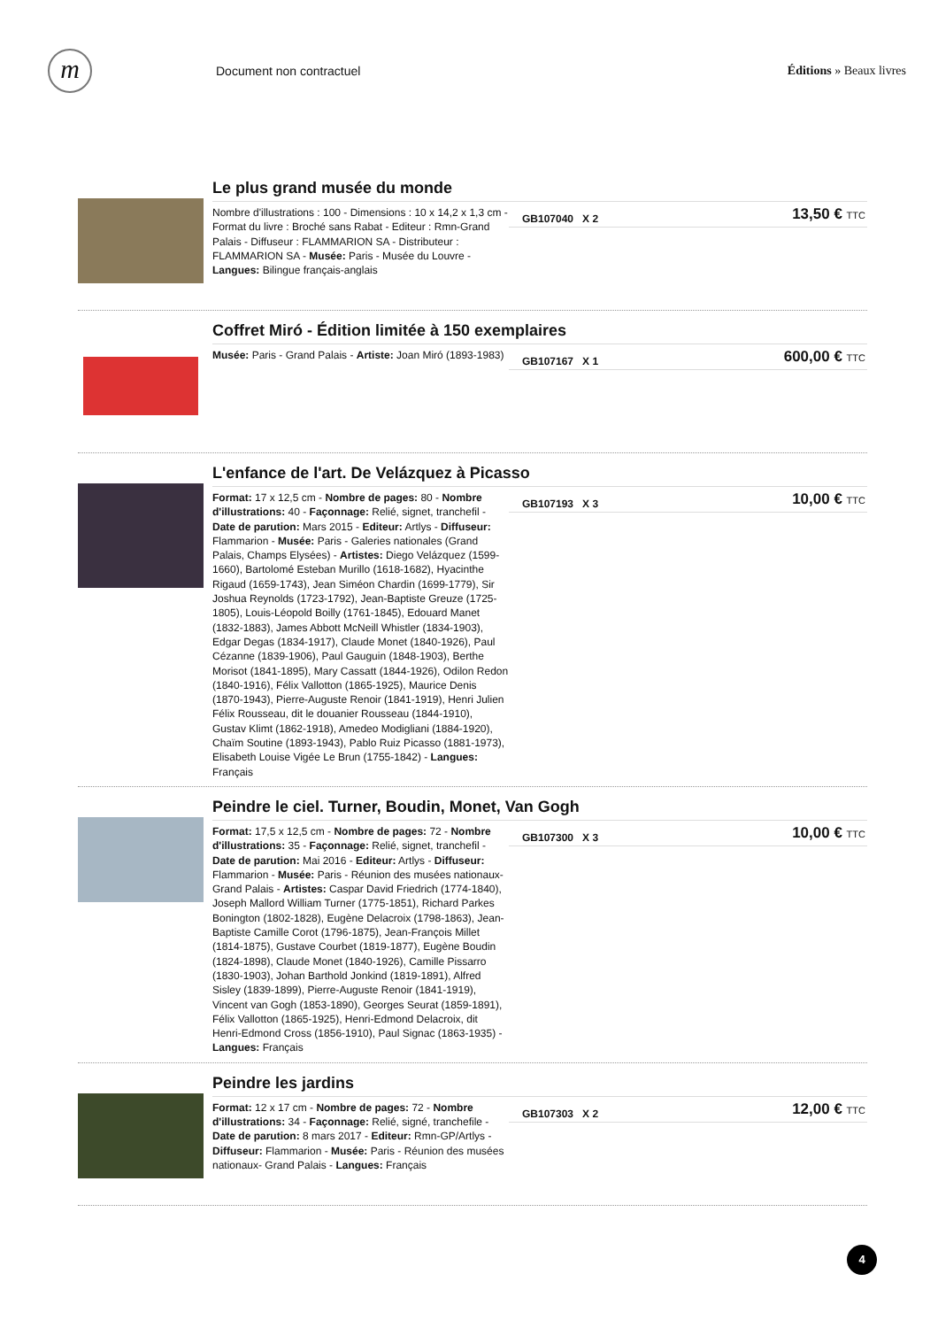m
Document non contractuel Éditions » Beaux livres
Le plus grand musée du monde
Nombre d'illustrations : 100 - Dimensions : 10 x 14,2 x 1,3 cm - Format du livre : Broché sans Rabat - Editeur : Rmn-Grand Palais - Diffuseur : FLAMMARION SA - Distributeur : FLAMMARION SA - Musée: Paris - Musée du Louvre - Langues: Bilingue français-anglais
GB107040 X 2
13,50 € TTC
Coffret Miró - Édition limitée à 150 exemplaires
Musée: Paris - Grand Palais - Artiste: Joan Miró (1893-1983)
GB107167 X 1
600,00 € TTC
L'enfance de l'art. De Velázquez à Picasso
Format: 17 x 12,5 cm - Nombre de pages: 80 - Nombre d'illustrations: 40 - Façonnage: Relié, signet, tranchefil - Date de parution: Mars 2015 - Editeur: Artlys - Diffuseur: Flammarion - Musée: Paris - Galeries nationales (Grand Palais, Champs Elysées) - Artistes: Diego Velázquez (1599-1660), Bartolomé Esteban Murillo (1618-1682), Hyacinthe Rigaud (1659-1743), Jean Siméon Chardin (1699-1779), Sir Joshua Reynolds (1723-1792), Jean-Baptiste Greuze (1725-1805), Louis-Léopold Boilly (1761-1845), Edouard Manet (1832-1883), James Abbott McNeill Whistler (1834-1903), Edgar Degas (1834-1917), Claude Monet (1840-1926), Paul Cézanne (1839-1906), Paul Gauguin (1848-1903), Berthe Morisot (1841-1895), Mary Cassatt (1844-1926), Odilon Redon (1840-1916), Félix Vallotton (1865-1925), Maurice Denis (1870-1943), Pierre-Auguste Renoir (1841-1919), Henri Julien Félix Rousseau, dit le douanier Rousseau (1844-1910), Gustav Klimt (1862-1918), Amedeo Modigliani (1884-1920), Chaïm Soutine (1893-1943), Pablo Ruiz Picasso (1881-1973), Elisabeth Louise Vigée Le Brun (1755-1842) - Langues: Français
GB107193 X 3
10,00 € TTC
Peindre le ciel. Turner, Boudin, Monet, Van Gogh
Format: 17,5 x 12,5 cm - Nombre de pages: 72 - Nombre d'illustrations: 35 - Façonnage: Relié, signet, tranchefil - Date de parution: Mai 2016 - Editeur: Artlys - Diffuseur: Flammarion - Musée: Paris - Réunion des musées nationaux- Grand Palais - Artistes: Caspar David Friedrich (1774-1840), Joseph Mallord William Turner (1775-1851), Richard Parkes Bonington (1802-1828), Eugène Delacroix (1798-1863), Jean-Baptiste Camille Corot (1796-1875), Jean-François Millet (1814-1875), Gustave Courbet (1819-1877), Eugène Boudin (1824-1898), Claude Monet (1840-1926), Camille Pissarro (1830-1903), Johan Barthold Jonkind (1819-1891), Alfred Sisley (1839-1899), Pierre-Auguste Renoir (1841-1919), Vincent van Gogh (1853-1890), Georges Seurat (1859-1891), Félix Vallotton (1865-1925), Henri-Edmond Delacroix, dit Henri-Edmond Cross (1856-1910), Paul Signac (1863-1935) - Langues: Français
GB107300 X 3
10,00 € TTC
Peindre les jardins
Format: 12 x 17 cm - Nombre de pages: 72 - Nombre d'illustrations: 34 - Façonnage: Relié, signé, tranchefile - Date de parution: 8 mars 2017 - Editeur: Rmn-GP/Artlys - Diffuseur: Flammarion - Musée: Paris - Réunion des musées nationaux- Grand Palais - Langues: Français
GB107303 X 2
12,00 € TTC
4